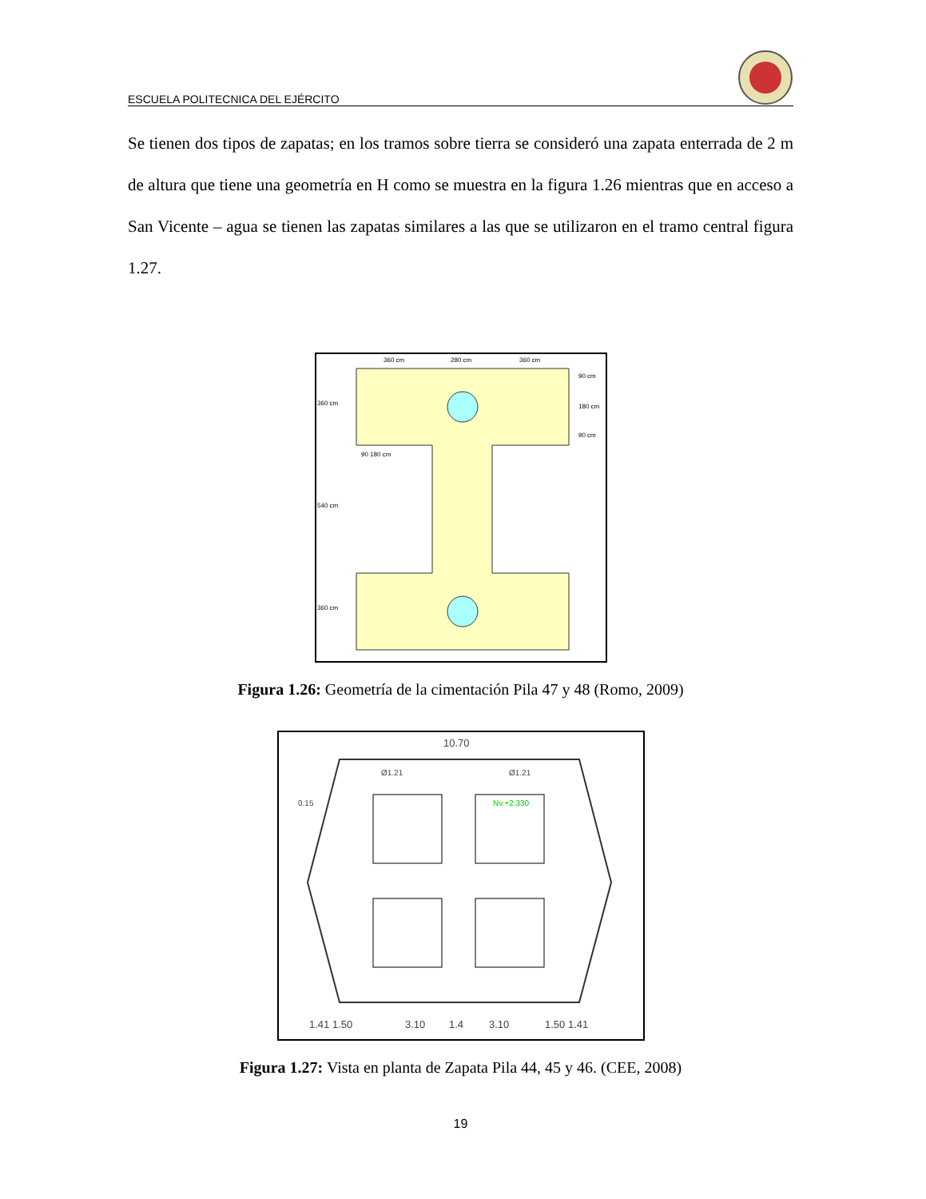ESCUELA POLITECNICA DEL EJÉRCITO
Se tienen dos tipos de zapatas; en los tramos sobre tierra se consideró una zapata enterrada de 2 m de altura que tiene una geometría en H como se muestra en la figura 1.26 mientras que en acceso a San Vicente – agua se tienen las zapatas similares a las que se utilizaron en el tramo central figura 1.27.
360 cm
280 cm
360 cm
360 cm
540 cm
360 cm
90 cm
180 cm
90 cm
90 180 cm
Figura 1.26: Geometría de la cimentación Pila 47 y 48 (Romo, 2009)
10.70
1.41 1.50
3.10
1.4
3.10
1.50 1.41
0.15
Nv.+2.330
Ø1.21
Ø1.21
Figura 1.27: Vista en planta de Zapata Pila 44, 45 y 46. (CEE, 2008)
19